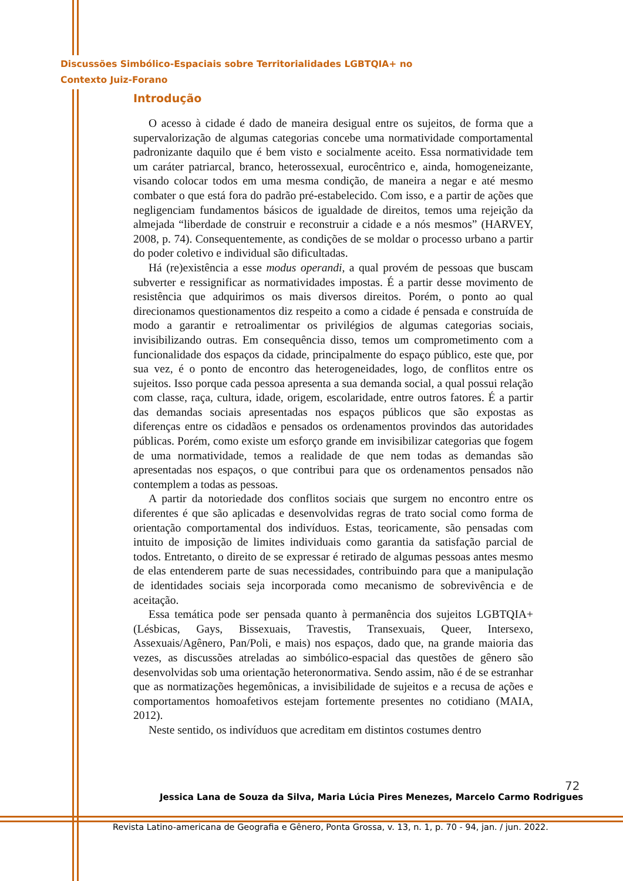Discussões Simbólico-Espaciais sobre Territorialidades LGBTQIA+ no
Contexto Juiz-Forano
Introdução
O acesso à cidade é dado de maneira desigual entre os sujeitos, de forma que a supervalorização de algumas categorias concebe uma normatividade comportamental padronizante daquilo que é bem visto e socialmente aceito. Essa normatividade tem um caráter patriarcal, branco, heterossexual, eurocêntrico e, ainda, homogeneizante, visando colocar todos em uma mesma condição, de maneira a negar e até mesmo combater o que está fora do padrão pré-estabelecido. Com isso, e a partir de ações que negligenciam fundamentos básicos de igualdade de direitos, temos uma rejeição da almejada “liberdade de construir e reconstruir a cidade e a nós mesmos” (HARVEY, 2008, p. 74). Consequentemente, as condições de se moldar o processo urbano a partir do poder coletivo e individual são dificultadas.
Há (re)existência a esse modus operandi, a qual provém de pessoas que buscam subverter e ressignificar as normatividades impostas. É a partir desse movimento de resistência que adquirimos os mais diversos direitos. Porém, o ponto ao qual direcionamos questionamentos diz respeito a como a cidade é pensada e construída de modo a garantir e retroalimentar os privilégios de algumas categorias sociais, invisibilizando outras. Em consequência disso, temos um comprometimento com a funcionalidade dos espaços da cidade, principalmente do espaço público, este que, por sua vez, é o ponto de encontro das heterogeneidades, logo, de conflitos entre os sujeitos. Isso porque cada pessoa apresenta a sua demanda social, a qual possui relação com classe, raça, cultura, idade, origem, escolaridade, entre outros fatores. É a partir das demandas sociais apresentadas nos espaços públicos que são expostas as diferenças entre os cidadãos e pensados os ordenamentos provindos das autoridades públicas. Porém, como existe um esforço grande em invisibilizar categorias que fogem de uma normatividade, temos a realidade de que nem todas as demandas são apresentadas nos espaços, o que contribui para que os ordenamentos pensados não contemplem a todas as pessoas.
A partir da notoriedade dos conflitos sociais que surgem no encontro entre os diferentes é que são aplicadas e desenvolvidas regras de trato social como forma de orientação comportamental dos indivíduos. Estas, teoricamente, são pensadas com intuito de imposição de limites individuais como garantia da satisfação parcial de todos. Entretanto, o direito de se expressar é retirado de algumas pessoas antes mesmo de elas entenderem parte de suas necessidades, contribuindo para que a manipulação de identidades sociais seja incorporada como mecanismo de sobrevivência e de aceitação.
Essa temática pode ser pensada quanto à permanência dos sujeitos LGBTQIA+ (Lésbicas, Gays, Bissexuais, Travestis, Transexuais, Queer, Intersexo, Assexuais/Agênero, Pan/Poli, e mais) nos espaços, dado que, na grande maioria das vezes, as discussões atreladas ao simbólico-espacial das questões de gênero são desenvolvidas sob uma orientação heteronormativa. Sendo assim, não é de se estranhar que as normatizações hegemônicas, a invisibilidade de sujeitos e a recusa de ações e comportamentos homoafetivos estejam fortemente presentes no cotidiano (MAIA, 2012).
Neste sentido, os indivíduos que acreditam em distintos costumes dentro
72
Jessica Lana de Souza da Silva, Maria Lúcia Pires Menezes, Marcelo Carmo Rodrigues
Revista Latino-americana de Geografia e Gênero, Ponta Grossa, v. 13, n. 1, p. 70 - 94, jan. / jun. 2022.